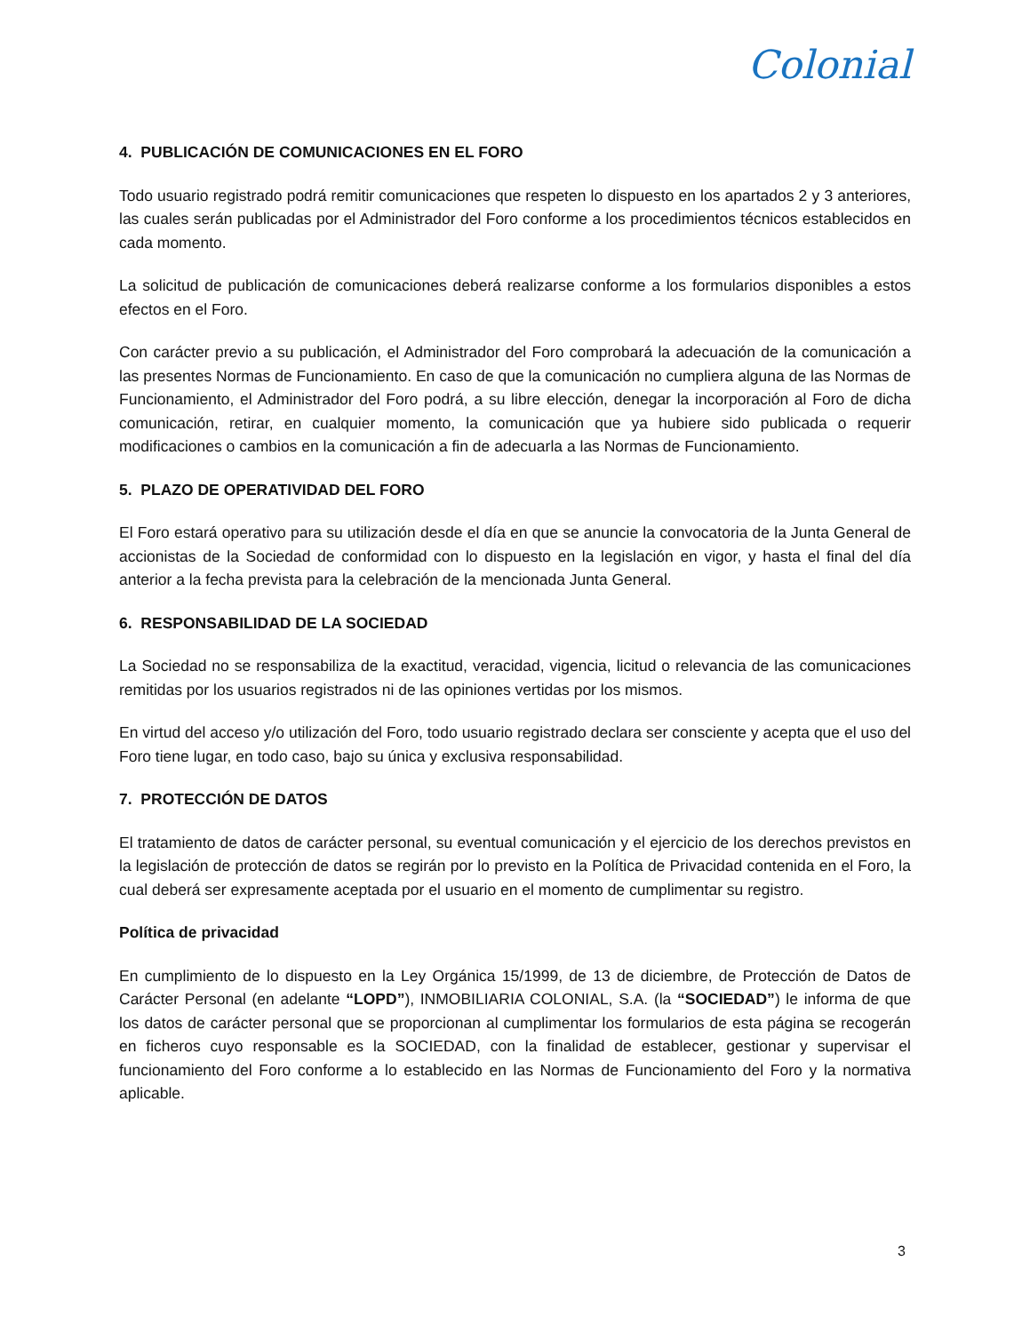Colonial
4. PUBLICACIÓN DE COMUNICACIONES EN EL FORO
Todo usuario registrado podrá remitir comunicaciones que respeten lo dispuesto en los apartados 2 y 3 anteriores, las cuales serán publicadas por el Administrador del Foro conforme a los procedimientos técnicos establecidos en cada momento.
La solicitud de publicación de comunicaciones deberá realizarse conforme a los formularios disponibles a estos efectos en el Foro.
Con carácter previo a su publicación, el Administrador del Foro comprobará la adecuación de la comunicación a las presentes Normas de Funcionamiento. En caso de que la comunicación no cumpliera alguna de las Normas de Funcionamiento, el Administrador del Foro podrá, a su libre elección, denegar la incorporación al Foro de dicha comunicación, retirar, en cualquier momento, la comunicación que ya hubiere sido publicada o requerir modificaciones o cambios en la comunicación a fin de adecuarla a las Normas de Funcionamiento.
5. PLAZO DE OPERATIVIDAD DEL FORO
El Foro estará operativo para su utilización desde el día en que se anuncie la convocatoria de la Junta General de accionistas de la Sociedad de conformidad con lo dispuesto en la legislación en vigor, y hasta el final del día anterior a la fecha prevista para la celebración de la mencionada Junta General.
6. RESPONSABILIDAD DE LA SOCIEDAD
La Sociedad no se responsabiliza de la exactitud, veracidad, vigencia, licitud o relevancia de las comunicaciones remitidas por los usuarios registrados ni de las opiniones vertidas por los mismos.
En virtud del acceso y/o utilización del Foro, todo usuario registrado declara ser consciente y acepta que el uso del Foro tiene lugar, en todo caso, bajo su única y exclusiva responsabilidad.
7. PROTECCIÓN DE DATOS
El tratamiento de datos de carácter personal, su eventual comunicación y el ejercicio de los derechos previstos en la legislación de protección de datos se regirán por lo previsto en la Política de Privacidad contenida en el Foro, la cual deberá ser expresamente aceptada por el usuario en el momento de cumplimentar su registro.
Política de privacidad
En cumplimiento de lo dispuesto en la Ley Orgánica 15/1999, de 13 de diciembre, de Protección de Datos de Carácter Personal (en adelante “LOPD”), INMOBILIARIA COLONIAL, S.A. (la “SOCIEDAD”) le informa de que los datos de carácter personal que se proporcionan al cumplimentar los formularios de esta página se recogerán en ficheros cuyo responsable es la SOCIEDAD, con la finalidad de establecer, gestionar y supervisar el funcionamiento del Foro conforme a lo establecido en las Normas de Funcionamiento del Foro y la normativa aplicable.
3